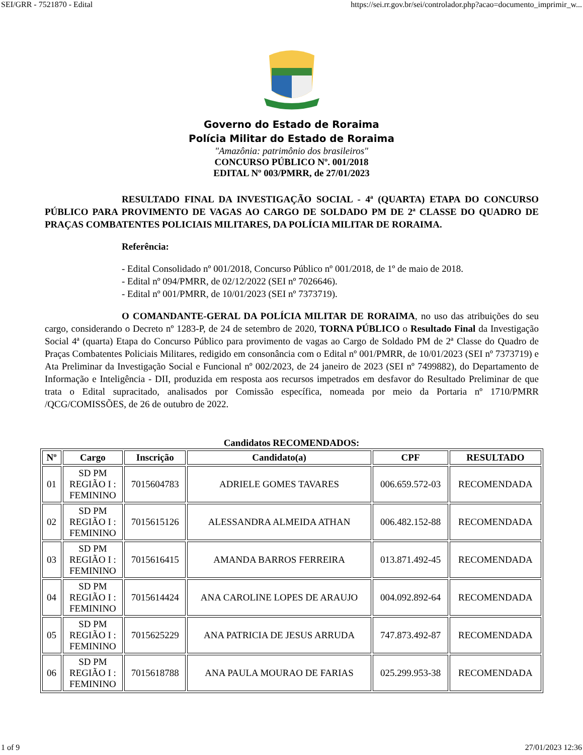SEI/GRR - 7521870 - Edital https://sei.rr.gov.br/sei/controlador.php?acao=documento_imprimir_w...
Governo do Estado de Roraima
Polícia Militar do Estado de Roraima
"Amazônia: patrimônio dos brasileiros"
CONCURSO PÚBLICO Nº. 001/2018
EDITAL Nº 003/PMRR, de 27/01/2023
RESULTADO FINAL DA INVESTIGAÇÃO SOCIAL - 4ª (QUARTA) ETAPA DO CONCURSO PÚBLICO PARA PROVIMENTO DE VAGAS AO CARGO DE SOLDADO PM DE 2ª CLASSE DO QUADRO DE PRAÇAS COMBATENTES POLICIAIS MILITARES, DA POLÍCIA MILITAR DE RORAIMA.
Referência:
- Edital Consolidado nº 001/2018, Concurso Público nº 001/2018, de 1º de maio de 2018.
- Edital nº 094/PMRR, de 02/12/2022 (SEI nº 7026646).
- Edital nº 001/PMRR, de 10/01/2023 (SEI nº 7373719).
O COMANDANTE-GERAL DA POLÍCIA MILITAR DE RORAIMA, no uso das atribuições do seu cargo, considerando o Decreto nº 1283-P, de 24 de setembro de 2020, TORNA PÚBLICO o Resultado Final da Investigação Social 4ª (quarta) Etapa do Concurso Público para provimento de vagas ao Cargo de Soldado PM de 2ª Classe do Quadro de Praças Combatentes Policiais Militares, redigido em consonância com o Edital nº 001/PMRR, de 10/01/2023 (SEI nº 7373719) e Ata Preliminar da Investigação Social e Funcional nº 002/2023, de 24 janeiro de 2023 (SEI nº 7499882), do Departamento de Informação e Inteligência - DII, produzida em resposta aos recursos impetrados em desfavor do Resultado Preliminar de que trata o Edital supracitado, analisados por Comissão específica, nomeada por meio da Portaria nº 1710/PMRR /QCG/COMISSÕES, de 26 de outubro de 2022.
Candidatos RECOMENDADOS:
| Nº | Cargo | Inscrição | Candidato(a) | CPF | RESULTADO |
| --- | --- | --- | --- | --- | --- |
| 01 | SD PM REGIÃO I : FEMININO | 7015604783 | ADRIELE GOMES TAVARES | 006.659.572-03 | RECOMENDADA |
| 02 | SD PM REGIÃO I : FEMININO | 7015615126 | ALESSANDRA ALMEIDA ATHAN | 006.482.152-88 | RECOMENDADA |
| 03 | SD PM REGIÃO I : FEMININO | 7015616415 | AMANDA BARROS FERREIRA | 013.871.492-45 | RECOMENDADA |
| 04 | SD PM REGIÃO I : FEMININO | 7015614424 | ANA CAROLINE LOPES DE ARAUJO | 004.092.892-64 | RECOMENDADA |
| 05 | SD PM REGIÃO I : FEMININO | 7015625229 | ANA PATRICIA DE JESUS ARRUDA | 747.873.492-87 | RECOMENDADA |
| 06 | SD PM REGIÃO I : FEMININO | 7015618788 | ANA PAULA MOURAO DE FARIAS | 025.299.953-38 | RECOMENDADA |
1 of 9 27/01/2023 12:36